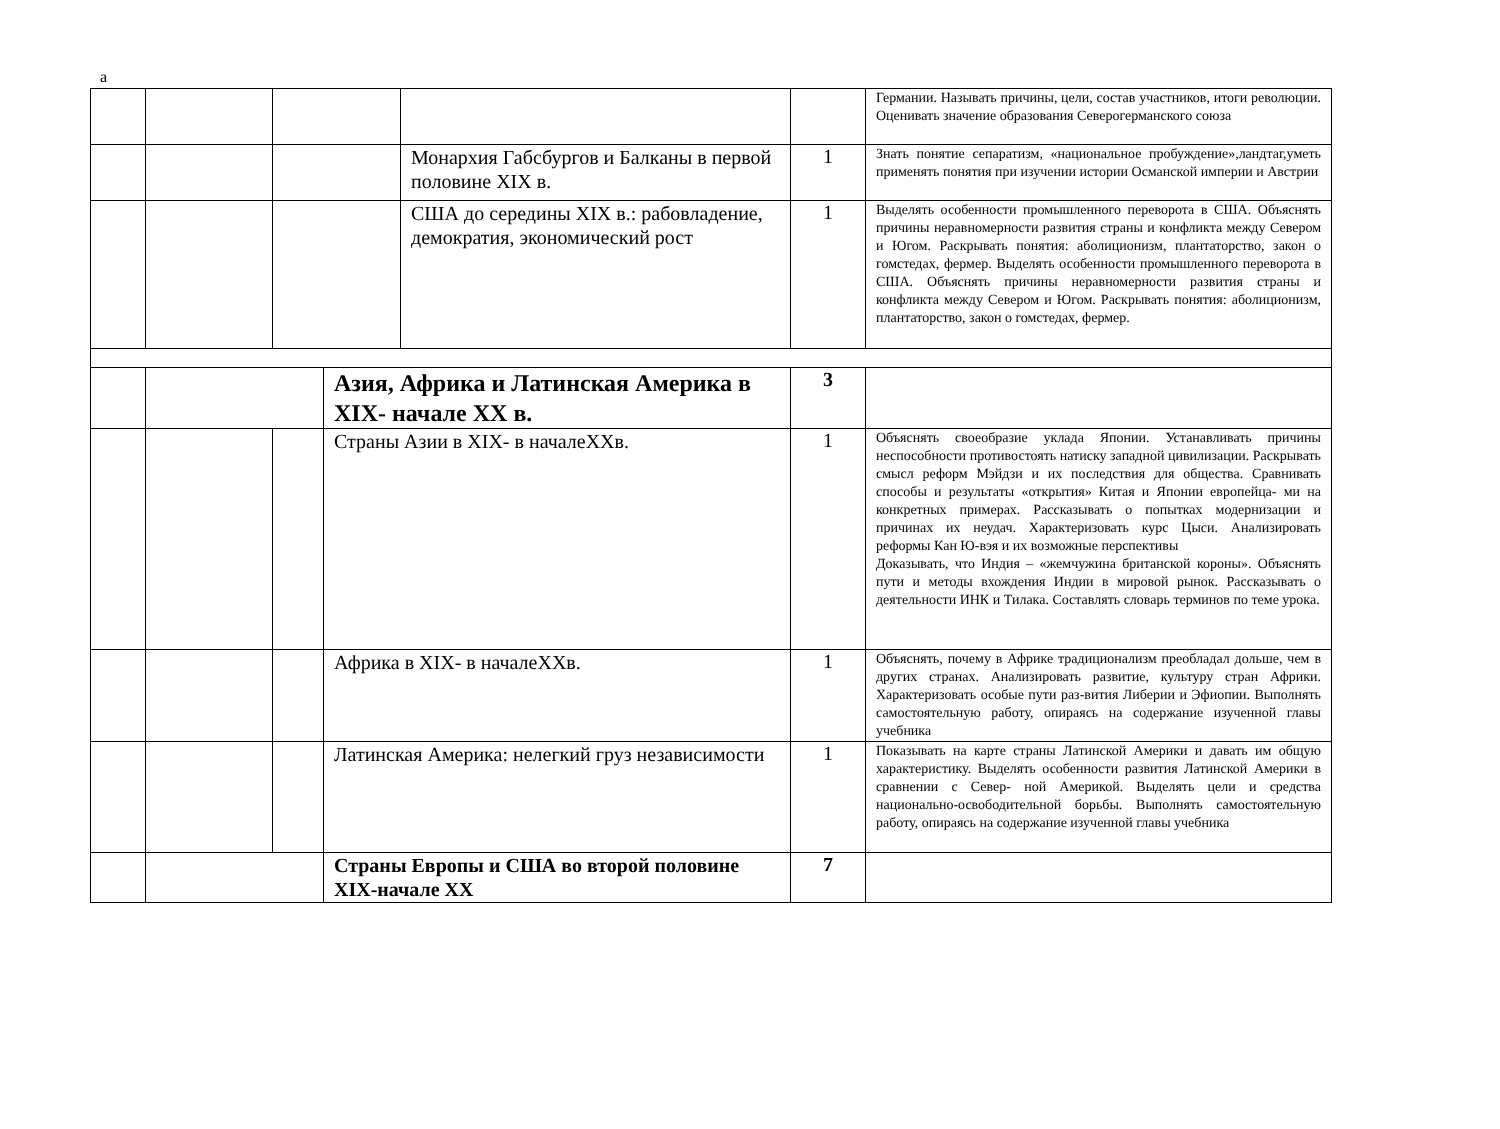а
| | | | | | | Германии. Называть причины, цели, состав участников, итоги революции. Оценивать значение образования Северогерманского союза |
| | | | | Монархия Габсбургов и Балканы в первой половине XIX в. | 1 | Знать понятие сепаратизм, «национальное пробуждение»,ландтаг,уметь применять понятия при изучении истории Османской империи и Австрии |
| | | | | США до середины XIX в.: рабовладение, демократия, экономический рост | 1 | Выделять особенности промышленного переворота в США. Объяснять причины неравномерности развития страны и конфликта между Севером и Югом. Раскрывать понятия: аболиционизм, плантаторство, закон о гомстедах, фермер. Выделять особенности промышленного переворота в США. Объяснять причины неравномерности развития страны и конфликта между Севером и Югом. Раскрывать понятия: аболиционизм, плантаторство, закон о гомстедах, фермер. |
| | | | Азия, Африка и Латинская Америка в XIX- начале XX в. | | 3 | |
| | | | Страны Азии в XIX- в началеXXв. | | 1 | Объяснять своеобразие уклада Японии. Устанавливать причины неспособности противостоять натиску западной цивилизации. Раскрывать смысл реформ Мэйдзи и их последствия для общества. Сравнивать способы и результаты «открытия» Китая и Японии европейца- ми на конкретных примерах. Рассказывать о попытках модернизации и причинах их неудач. Характеризовать курс Цыси. Анализировать реформы Кан Ю-вэя и их возможные перспективы Доказывать, что Индия – «жемчужина британской короны». Объяснять пути и методы вхождения Индии в мировой рынок. Рассказывать о деятельности ИНК и Тилака. Составлять словарь терминов по теме урока. |
| | | | Африка в XIX- в началеXXв. | | 1 | Объяснять, почему в Африке традиционализм преобладал дольше, чем в других странах. Анализировать развитие, культуру стран Африки. Характеризовать особые пути раз-вития Либерии и Эфиопии. Выполнять самостоятельную работу, опираясь на содержание изученной главы учебника |
| | | | Латинская Америка: нелегкий груз независимости | | 1 | Показывать на карте страны Латинской Америки и давать им общую характеристику. Выделять особенности развития Латинской Америки в сравнении с Север- ной Америкой. Выделять цели и средства национально-освободительной борьбы. Выполнять самостоятельную работу, опираясь на содержание изученной главы учебника |
| | | | Страны Европы и США во второй половине XIX-начале XX | | 7 | |